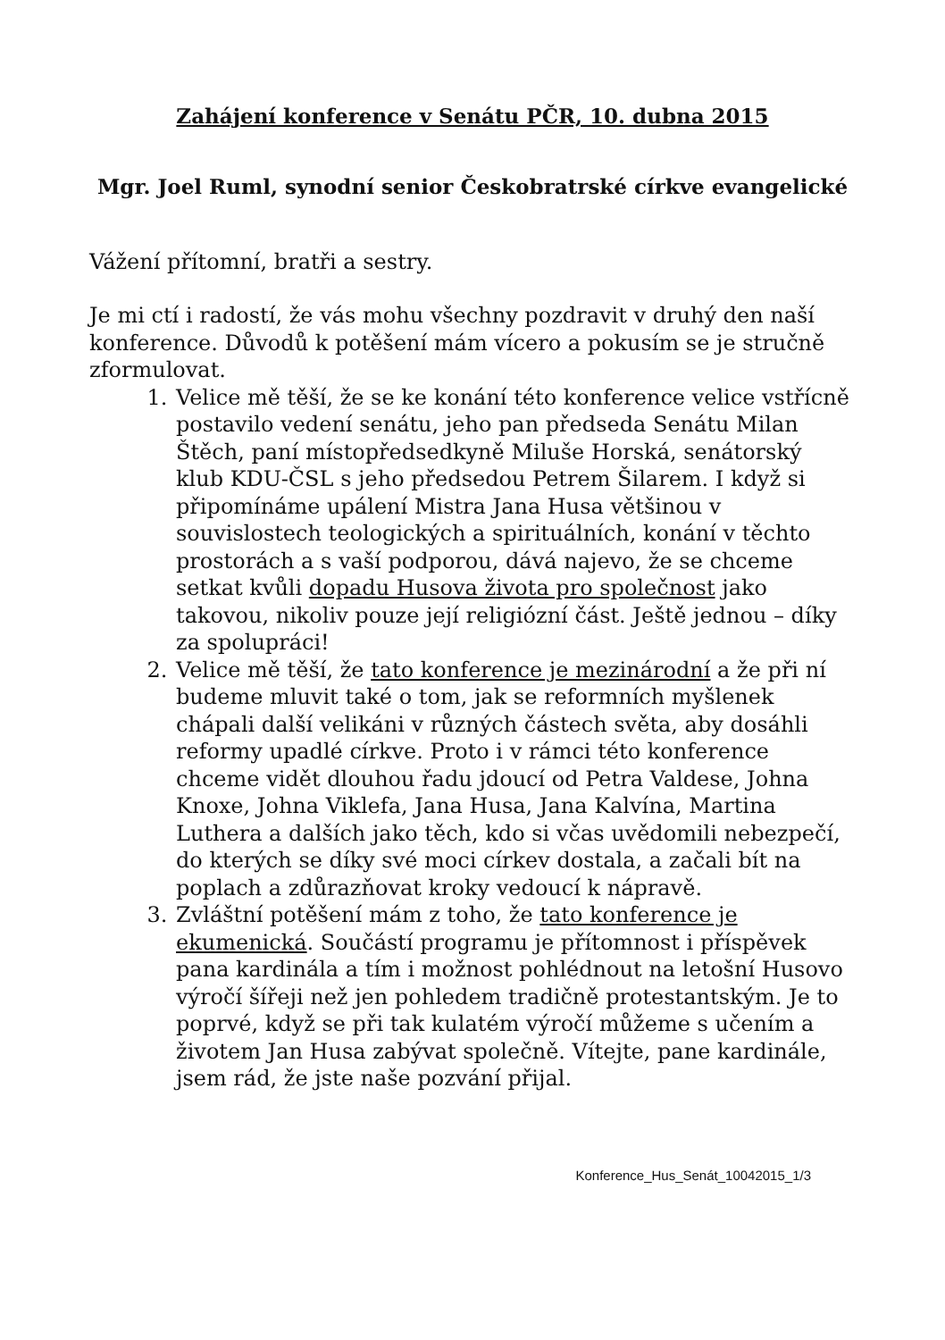Zahájení konference v Senátu PČR, 10. dubna 2015
Mgr. Joel Ruml, synodní senior Českobratrské církve evangelické
Vážení přítomní, bratři a sestry.
Je mi ctí i radostí, že vás mohu všechny pozdravit v druhý den naší konference. Důvodů k potěšení mám vícero a pokusím se je stručně zformulovat.
1. Velice mě těší, že se ke konání této konference velice vstřícně postavilo vedení senátu, jeho pan předseda Senátu Milan Štěch, paní místopředsedkyně Miluše Horská, senátorský klub KDU-ČSL s jeho předsedou Petrem Šilarem. I když si připomínáme upálení Mistra Jana Husa většinou v souvislostech teologických a spirituálních, konání v těchto prostorách a s vaší podporou, dává najevo, že se chceme setkat kvůli dopadu Husova života pro společnost jako takovou, nikoliv pouze její religiózní část. Ještě jednou – díky za spolupráci!
2. Velice mě těší, že tato konference je mezinárodní a že při ní budeme mluvit také o tom, jak se reformních myšlenek chápali další velikáni v různých částech světa, aby dosáhli reformy upadlé církve. Proto i v rámci této konference chceme vidět dlouhou řadu jdoucí od Petra Valdese, Johna Knoxe, Johna Viklefa, Jana Husa, Jana Kalvína, Martina Luthera a dalších jako těch, kdo si včas uvědomili nebezpečí, do kterých se díky své moci církev dostala, a začali bít na poplach a zdůrazňovat kroky vedoucí k nápravě.
3. Zvláštní potěšení mám z toho, že tato konference je ekumenická. Součástí programu je přítomnost i příspěvek pana kardinála a tím i možnost pohlédnout na letošní Husovo výročí šířeji než jen pohledem tradičně protestantským. Je to poprvé, když se při tak kulatém výročí můžeme s učením a životem Jan Husa zabývat společně. Vítejte, pane kardinále, jsem rád, že jste naše pozvání přijal.
Konference_Hus_Senát_10042015_1/3